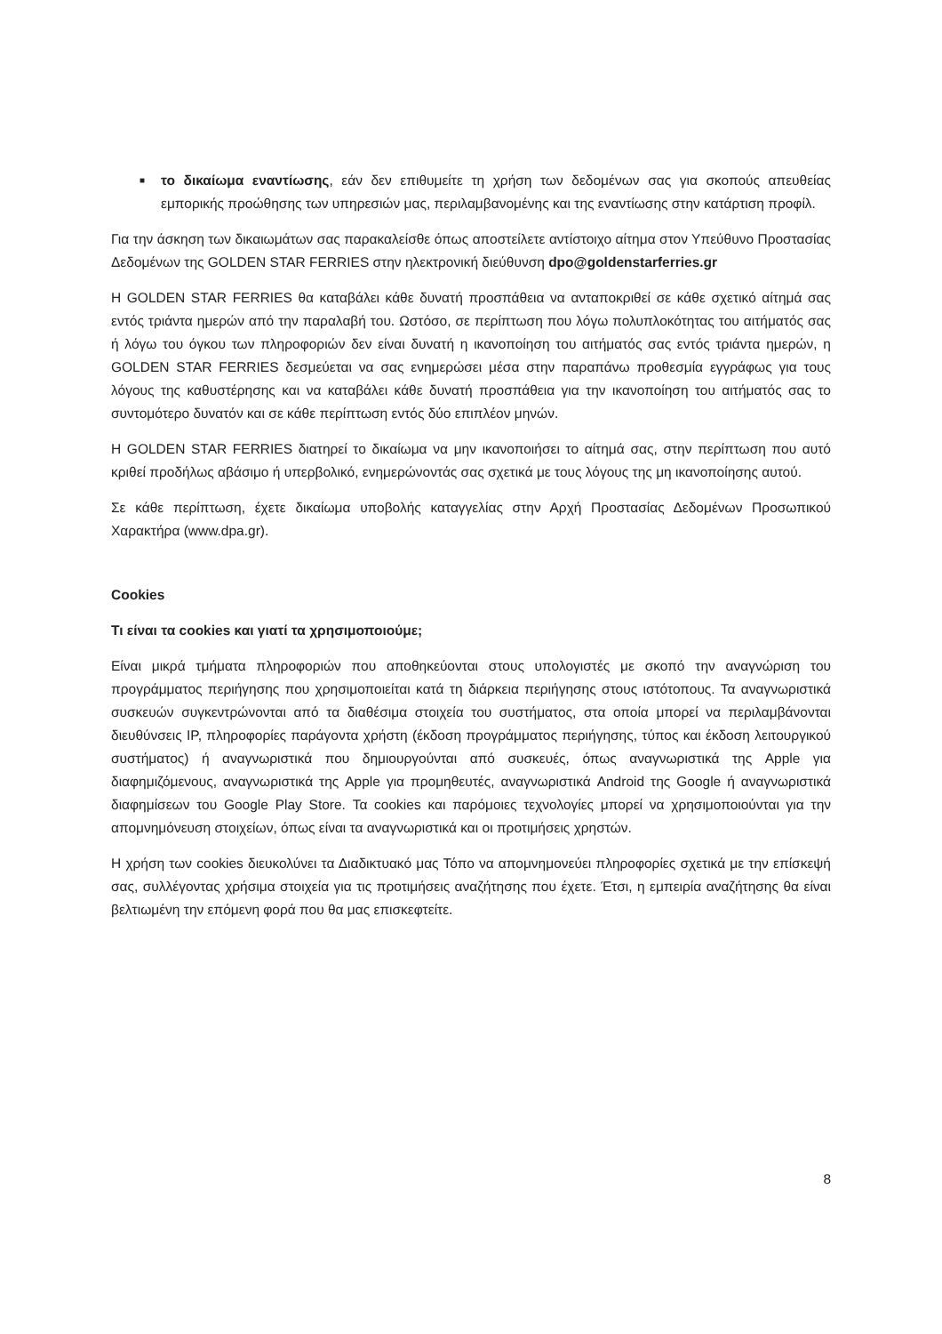■
το δικαίωμα εναντίωσης, εάν δεν επιθυμείτε τη χρήση των δεδομένων σας για σκοπούς απευθείας εμπορικής προώθησης των υπηρεσιών μας, περιλαμβανομένης και της εναντίωσης στην κατάρτιση προφίλ.
Για την άσκηση των δικαιωμάτων σας παρακαλείσθε όπως αποστείλετε αντίστοιχο αίτημα στον Υπεύθυνο Προστασίας Δεδομένων της GOLDEN STAR FERRIES στην ηλεκτρονική διεύθυνση dpo@goldenstarferries.gr
Η GOLDEN STAR FERRIES θα καταβάλει κάθε δυνατή προσπάθεια να ανταποκριθεί σε κάθε σχετικό αίτημά σας εντός τριάντα ημερών από την παραλαβή του. Ωστόσο, σε περίπτωση που λόγω πολυπλοκότητας του αιτήματός σας ή λόγω του όγκου των πληροφοριών δεν είναι δυνατή η ικανοποίηση του αιτήματός σας εντός τριάντα ημερών, η GOLDEN STAR FERRIES δεσμεύεται να σας ενημερώσει μέσα στην παραπάνω προθεσμία εγγράφως για τους λόγους της καθυστέρησης και να καταβάλει κάθε δυνατή προσπάθεια για την ικανοποίηση του αιτήματός σας το συντομότερο δυνατόν και σε κάθε περίπτωση εντός δύο επιπλέον μηνών.
Η GOLDEN STAR FERRIES διατηρεί το δικαίωμα να μην ικανοποιήσει το αίτημά σας, στην περίπτωση που αυτό κριθεί προδήλως αβάσιμο ή υπερβολικό, ενημερώνοντάς σας σχετικά με τους λόγους της μη ικανοποίησης αυτού.
Σε κάθε περίπτωση, έχετε δικαίωμα υποβολής καταγγελίας στην Αρχή Προστασίας Δεδομένων Προσωπικού Χαρακτήρα (www.dpa.gr).
Cookies
Τι είναι τα cookies και γιατί τα χρησιμοποιούμε;
Είναι μικρά τμήματα πληροφοριών που αποθηκεύονται στους υπολογιστές με σκοπό την αναγνώριση του προγράμματος περιήγησης που χρησιμοποιείται κατά τη διάρκεια περιήγησης στους ιστότοπους. Τα αναγνωριστικά συσκευών συγκεντρώνονται από τα διαθέσιμα στοιχεία του συστήματος, στα οποία μπορεί να περιλαμβάνονται διευθύνσεις IP, πληροφορίες παράγοντα χρήστη (έκδοση προγράμματος περιήγησης, τύπος και έκδοση λειτουργικού συστήματος) ή αναγνωριστικά που δημιουργούνται από συσκευές, όπως αναγνωριστικά της Apple για διαφημιζόμενους, αναγνωριστικά της Apple για προμηθευτές, αναγνωριστικά Android της Google ή αναγνωριστικά διαφημίσεων του Google Play Store. Τα cookies και παρόμοιες τεχνολογίες μπορεί να χρησιμοποιούνται για την απομνημόνευση στοιχείων, όπως είναι τα αναγνωριστικά και οι προτιμήσεις χρηστών.
Η χρήση των cookies διευκολύνει τα Διαδικτυακό μας Τόπο να απομνημονεύει πληροφορίες σχετικά με την επίσκεψή σας, συλλέγοντας χρήσιμα στοιχεία για τις προτιμήσεις αναζήτησης που έχετε. Έτσι, η εμπειρία αναζήτησης θα είναι βελτιωμένη την επόμενη φορά που θα μας επισκεφτείτε.
8